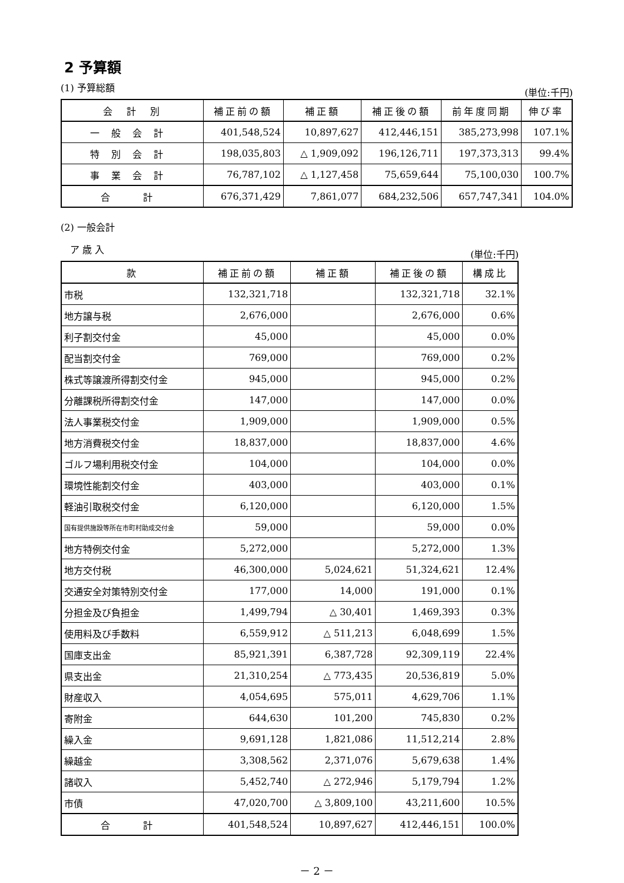2 予算額
(1) 予算総額 (単位:千円)
| 会 計 別 | 補正前の額 | 補正額 | 補正後の額 | 前年度同期 | 伸び率 |
| --- | --- | --- | --- | --- | --- |
| 一般会計 | 401,548,524 | 10,897,627 | 412,446,151 | 385,273,998 | 107.1% |
| 特別会計 | 198,035,803 | △ 1,909,092 | 196,126,711 | 197,373,313 | 99.4% |
| 事業会計 | 76,787,102 | △ 1,127,458 | 75,659,644 | 75,100,030 | 100.7% |
| 合 計 | 676,371,429 | 7,861,077 | 684,232,506 | 657,747,341 | 104.0% |
(2) 一般会計
　ア 歳 入 (単位:千円)
| 款 | 補正前の額 | 補正額 | 補正後の額 | 構成比 |
| --- | --- | --- | --- | --- |
| 市税 | 132,321,718 | | 132,321,718 | 32.1% |
| 地方譲与税 | 2,676,000 | | 2,676,000 | 0.6% |
| 利子割交付金 | 45,000 | | 45,000 | 0.0% |
| 配当割交付金 | 769,000 | | 769,000 | 0.2% |
| 株式等譲渡所得割交付金 | 945,000 | | 945,000 | 0.2% |
| 分離課税所得割交付金 | 147,000 | | 147,000 | 0.0% |
| 法人事業税交付金 | 1,909,000 | | 1,909,000 | 0.5% |
| 地方消費税交付金 | 18,837,000 | | 18,837,000 | 4.6% |
| ゴルフ場利用税交付金 | 104,000 | | 104,000 | 0.0% |
| 環境性能割交付金 | 403,000 | | 403,000 | 0.1% |
| 軽油引取税交付金 | 6,120,000 | | 6,120,000 | 1.5% |
| 国有提供施設等所在市町村助成交付金 | 59,000 | | 59,000 | 0.0% |
| 地方特例交付金 | 5,272,000 | | 5,272,000 | 1.3% |
| 地方交付税 | 46,300,000 | 5,024,621 | 51,324,621 | 12.4% |
| 交通安全対策特別交付金 | 177,000 | 14,000 | 191,000 | 0.1% |
| 分担金及び負担金 | 1,499,794 | △ 30,401 | 1,469,393 | 0.3% |
| 使用料及び手数料 | 6,559,912 | △ 511,213 | 6,048,699 | 1.5% |
| 国庫支出金 | 85,921,391 | 6,387,728 | 92,309,119 | 22.4% |
| 県支出金 | 21,310,254 | △ 773,435 | 20,536,819 | 5.0% |
| 財産収入 | 4,054,695 | 575,011 | 4,629,706 | 1.1% |
| 寄附金 | 644,630 | 101,200 | 745,830 | 0.2% |
| 繰入金 | 9,691,128 | 1,821,086 | 11,512,214 | 2.8% |
| 繰越金 | 3,308,562 | 2,371,076 | 5,679,638 | 1.4% |
| 諸収入 | 5,452,740 | △ 272,946 | 5,179,794 | 1.2% |
| 市債 | 47,020,700 | △ 3,809,100 | 43,211,600 | 10.5% |
| 合 計 | 401,548,524 | 10,897,627 | 412,446,151 | 100.0% |
－ 2 －